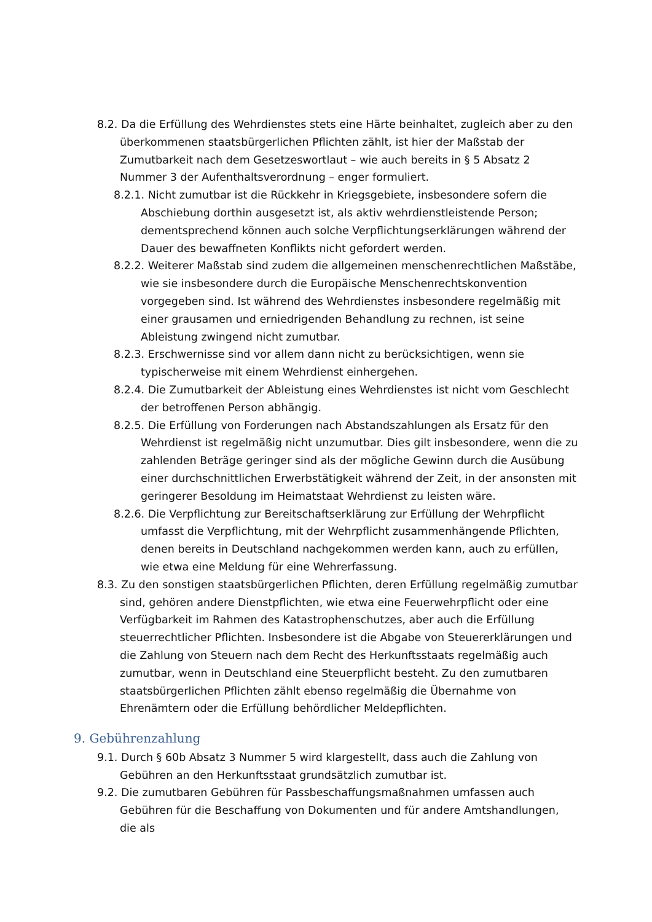8.2. Da die Erfüllung des Wehrdienstes stets eine Härte beinhaltet, zugleich aber zu den überkommenen staatsbürgerlichen Pflichten zählt, ist hier der Maßstab der Zumutbarkeit nach dem Gesetzeswortlaut – wie auch bereits in § 5 Absatz 2 Nummer 3 der Aufenthaltsverordnung – enger formuliert.
8.2.1. Nicht zumutbar ist die Rückkehr in Kriegsgebiete, insbesondere sofern die Abschiebung dorthin ausgesetzt ist, als aktiv wehrdienstleistende Person; dementsprechend können auch solche Verpflichtungserklärungen während der Dauer des bewaffneten Konflikts nicht gefordert werden.
8.2.2. Weiterer Maßstab sind zudem die allgemeinen menschenrechtlichen Maßstäbe, wie sie insbesondere durch die Europäische Menschenrechtskonvention vorgegeben sind. Ist während des Wehrdienstes insbesondere regelmäßig mit einer grausamen und erniedrigenden Behandlung zu rechnen, ist seine Ableistung zwingend nicht zumutbar.
8.2.3. Erschwernisse sind vor allem dann nicht zu berücksichtigen, wenn sie typischerweise mit einem Wehrdienst einhergehen.
8.2.4. Die Zumutbarkeit der Ableistung eines Wehrdienstes ist nicht vom Geschlecht der betroffenen Person abhängig.
8.2.5. Die Erfüllung von Forderungen nach Abstandszahlungen als Ersatz für den Wehrdienst ist regelmäßig nicht unzumutbar. Dies gilt insbesondere, wenn die zu zahlenden Beträge geringer sind als der mögliche Gewinn durch die Ausübung einer durchschnittlichen Erwerbstätigkeit während der Zeit, in der ansonsten mit geringerer Besoldung im Heimatstaat Wehrdienst zu leisten wäre.
8.2.6. Die Verpflichtung zur Bereitschaftserklärung zur Erfüllung der Wehrpflicht umfasst die Verpflichtung, mit der Wehrpflicht zusammenhängende Pflichten, denen bereits in Deutschland nachgekommen werden kann, auch zu erfüllen, wie etwa eine Meldung für eine Wehrerfassung.
8.3. Zu den sonstigen staatsbürgerlichen Pflichten, deren Erfüllung regelmäßig zumutbar sind, gehören andere Dienstpflichten, wie etwa eine Feuerwehrpflicht oder eine Verfügbarkeit im Rahmen des Katastrophenschutzes, aber auch die Erfüllung steuerrechtlicher Pflichten. Insbesondere ist die Abgabe von Steuererklärungen und die Zahlung von Steuern nach dem Recht des Herkunftsstaats regelmäßig auch zumutbar, wenn in Deutschland eine Steuerpflicht besteht. Zu den zumutbaren staatsbürgerlichen Pflichten zählt ebenso regelmäßig die Übernahme von Ehrenämtern oder die Erfüllung behördlicher Meldepflichten.
9. Gebührenzahlung
9.1. Durch § 60b Absatz 3 Nummer 5 wird klargestellt, dass auch die Zahlung von Gebühren an den Herkunftsstaat grundsätzlich zumutbar ist.
9.2. Die zumutbaren Gebühren für Passbeschaffungsmaßnahmen umfassen auch Gebühren für die Beschaffung von Dokumenten und für andere Amtshandlungen, die als